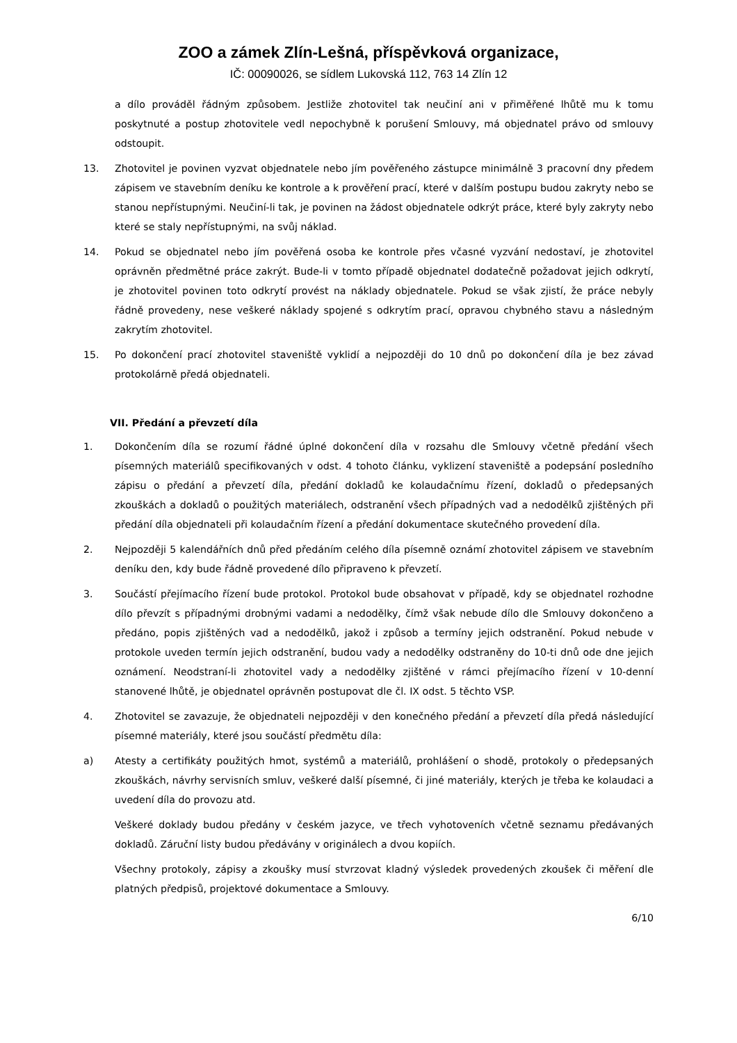ZOO a zámek Zlín-Lešná, příspěvková organizace,
IČ: 00090026, se sídlem Lukovská 112, 763 14 Zlín 12
a dílo prováděl řádným způsobem. Jestliže zhotovitel tak neučiní ani v přiměřené lhůtě mu k tomu poskytnuté a postup zhotovitele vedl nepochybně k porušení Smlouvy, má objednatel právo od smlouvy odstoupit.
13. Zhotovitel je povinen vyzvat objednatele nebo jím pověřeného zástupce minimálně 3 pracovní dny předem zápisem ve stavebním deníku ke kontrole a k prověření prací, které v dalším postupu budou zakryty nebo se stanou nepřístupnými. Neučiní-li tak, je povinen na žádost objednatele odkrýt práce, které byly zakryty nebo které se staly nepřístupnými, na svůj náklad.
14. Pokud se objednatel nebo jím pověřená osoba ke kontrole přes včasné vyzvání nedostaví, je zhotovitel oprávněn předmětné práce zakrýt. Bude-li v tomto případě objednatel dodatečně požadovat jejich odkrytí, je zhotovitel povinen toto odkrytí provést na náklady objednatele. Pokud se však zjistí, že práce nebyly řádně provedeny, nese veškeré náklady spojené s odkrytím prací, opravou chybného stavu a následným zakrytím zhotovitel.
15. Po dokončení prací zhotovitel staveniště vyklidí a nejpozději do 10 dnů po dokončení díla je bez závad protokolárně předá objednateli.
VII. Předání a převzetí díla
1. Dokončením díla se rozumí řádné úplné dokončení díla v rozsahu dle Smlouvy včetně předání všech písemných materiálů specifikovaných v odst. 4 tohoto článku, vyklizení staveniště a podepsání posledního zápisu o předání a převzetí díla, předání dokladů ke kolaudačnímu řízení, dokladů o předepsaných zkouškách a dokladů o použitých materiálech, odstranění všech případných vad a nedodělků zjištěných při předání díla objednateli při kolaudačním řízení a předání dokumentace skutečného provedení díla.
2. Nejpozději 5 kalendářních dnů před předáním celého díla písemně oznámí zhotovitel zápisem ve stavebním deníku den, kdy bude řádně provedené dílo připraveno k převzetí.
3. Součástí přejímacího řízení bude protokol. Protokol bude obsahovat v případě, kdy se objednatel rozhodne dílo převzít s případnými drobnými vadami a nedodělky, čímž však nebude dílo dle Smlouvy dokončeno a předáno, popis zjištěných vad a nedodělků, jakož i způsob a termíny jejich odstranění. Pokud nebude v protokole uveden termín jejich odstranění, budou vady a nedodělky odstraněny do 10-ti dnů ode dne jejich oznámení. Neodstraní-li zhotovitel vady a nedodělky zjištěné v rámci přejímacího řízení v 10-denní stanovené lhůtě, je objednatel oprávněn postupovat dle čl. IX odst. 5 těchto VSP.
4. Zhotovitel se zavazuje, že objednateli nejpozději v den konečného předání a převzetí díla předá následující písemné materiály, které jsou součástí předmětu díla:
a) Atesty a certifikáty použitých hmot, systémů a materiálů, prohlášení o shodě, protokoly o předepsaných zkouškách, návrhy servisních smluv, veškeré další písemné, či jiné materiály, kterých je třeba ke kolaudaci a uvedení díla do provozu atd.
Veškeré doklady budou předány v českém jazyce, ve třech vyhotoveních včetně seznamu předávaných dokladů. Záruční listy budou předávány v originálech a dvou kopiích.
Všechny protokoly, zápisy a zkoušky musí stvrzovat kladný výsledek provedených zkoušek či měření dle platných předpisů, projektové dokumentace a Smlouvy.
6/10